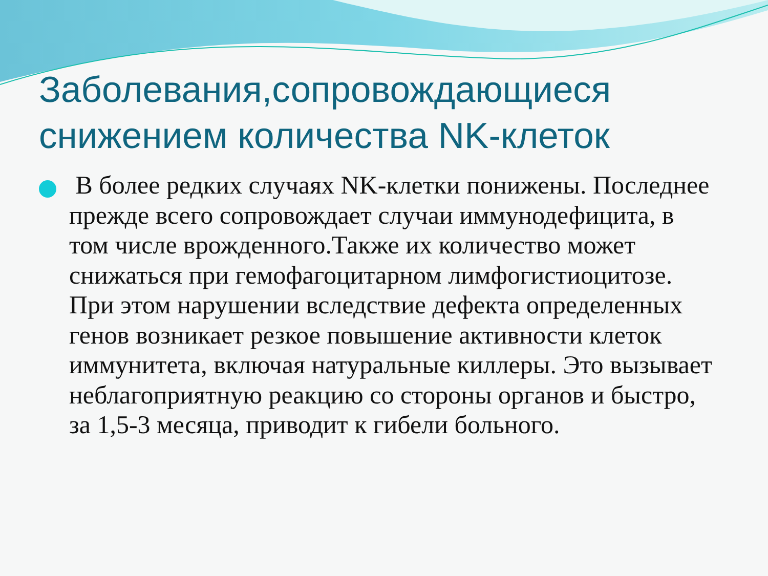Заболевания,сопровождающиеся снижением количества NK-клеток
В более редких случаях NK-клетки понижены. Последнее прежде всего сопровождает случаи иммунодефицита, в том числе врожденного.Также их количество может снижаться при гемофагоцитарном лимфогистиоцитозе. При этом нарушении вследствие дефекта определенных генов возникает резкое повышение активности клеток иммунитета, включая натуральные киллеры. Это вызывает неблагоприятную реакцию со стороны органов и быстро, за 1,5-3 месяца, приводит к гибели больного.